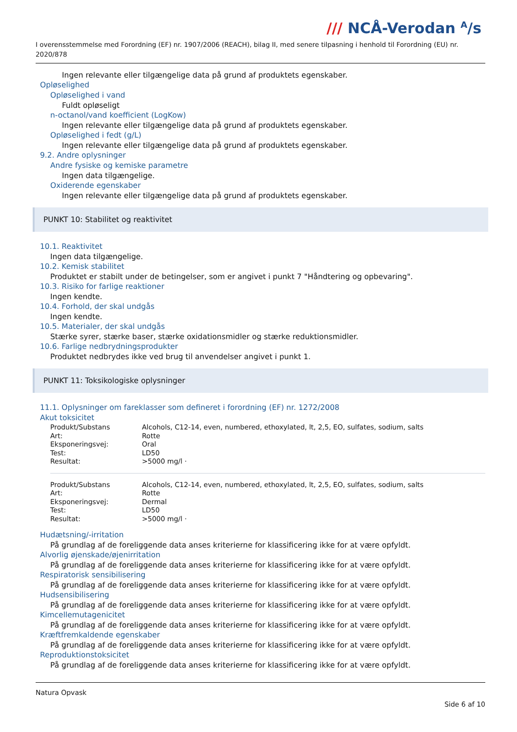/// NCÅ-Verodan <sup>A</sup>/s
I overensstemmelse med Forordning (EF) nr. 1907/2006 (REACH), bilag II, med senere tilpasning i henhold til Forordning (EU) nr. 2020/878
Ingen relevante eller tilgængelige data på grund af produktets egenskaber.
Opløselighed
Opløselighed i vand
Fuldt opløseligt
n-octanol/vand koefficient (LogKow)
Ingen relevante eller tilgængelige data på grund af produktets egenskaber.
Opløselighed i fedt (g/L)
Ingen relevante eller tilgængelige data på grund af produktets egenskaber.
9.2. Andre oplysninger
Andre fysiske og kemiske parametre
Ingen data tilgængelige.
Oxiderende egenskaber
Ingen relevante eller tilgængelige data på grund af produktets egenskaber.
PUNKT 10: Stabilitet og reaktivitet
10.1. Reaktivitet
Ingen data tilgængelige.
10.2. Kemisk stabilitet
Produktet er stabilt under de betingelser, som er angivet i punkt 7 "Håndtering og opbevaring".
10.3. Risiko for farlige reaktioner
Ingen kendte.
10.4. Forhold, der skal undgås
Ingen kendte.
10.5. Materialer, der skal undgås
Stærke syrer, stærke baser, stærke oxidationsmidler og stærke reduktionsmidler.
10.6. Farlige nedbrydningsprodukter
Produktet nedbrydes ikke ved brug til anvendelser angivet i punkt 1.
PUNKT 11: Toksikologiske oplysninger
11.1. Oplysninger om fareklasser som defineret i forordning (EF) nr. 1272/2008
Akut toksicitet
| Produkt/Substans | Alcohols, C12-14, even, numbered, ethoxylated, lt, 2,5, EO, sulfates, sodium, salts |
| Art: | Rotte |
| Eksponeringsvej: | Oral |
| Test: | LD50 |
| Resultat: | >5000 mg/l · |
| Produkt/Substans | Alcohols, C12-14, even, numbered, ethoxylated, lt, 2,5, EO, sulfates, sodium, salts |
| Art: | Rotte |
| Eksponeringsvej: | Dermal |
| Test: | LD50 |
| Resultat: | >5000 mg/l · |
Hudætsning/-irritation
På grundlag af de foreliggende data anses kriterierne for klassificering ikke for at være opfyldt.
Alvorlig øjenskade/øjenirritation
På grundlag af de foreliggende data anses kriterierne for klassificering ikke for at være opfyldt.
Respiratorisk sensibilisering
På grundlag af de foreliggende data anses kriterierne for klassificering ikke for at være opfyldt.
Hudsensibilisering
På grundlag af de foreliggende data anses kriterierne for klassificering ikke for at være opfyldt.
Kimcellemutagenicitet
På grundlag af de foreliggende data anses kriterierne for klassificering ikke for at være opfyldt.
Kræftfremkaldende egenskaber
På grundlag af de foreliggende data anses kriterierne for klassificering ikke for at være opfyldt.
Reproduktionstoksicitet
På grundlag af de foreliggende data anses kriterierne for klassificering ikke for at være opfyldt.
Natura Opvask
Side 6 af 10